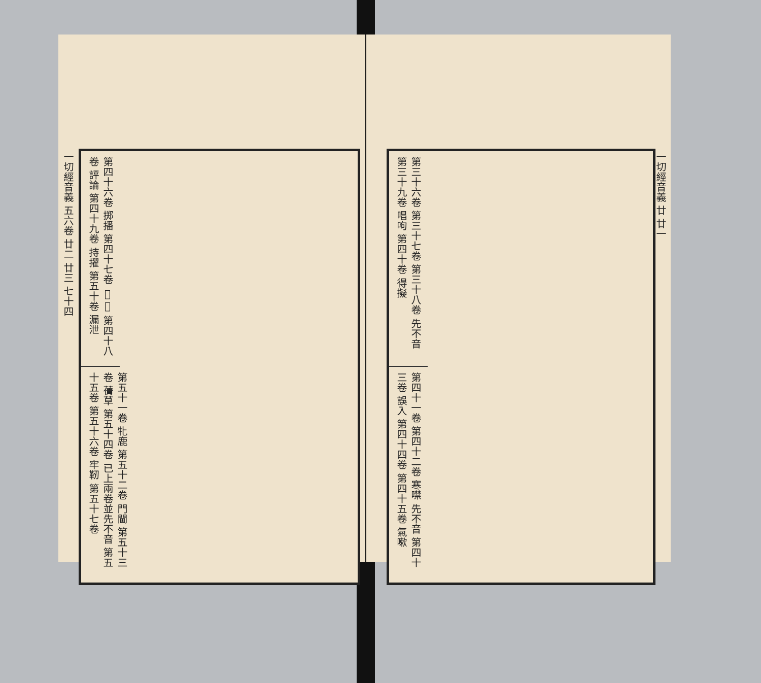第四十六卷 掷播 第四十七卷 𧋍蟲 第四十八卷 評論 第四十九卷 持擢 第五十卷 漏泄
第五十一卷 牝鹿 第五十二卷 門閫 第五十三卷 蒨草 第五十四卷 已上兩卷並先不音 第五十五卷 第五十六卷 牢靭 第五十七卷
一切經音義 五六卷 廿二 廿三 七十四
第三十六卷 第三十七卷 第三十八卷 先不音 第三十九卷 唱呴 第四十卷 得擬
第四十一卷 第四十二卷 寒噤 先不音 第四十三卷 誤入 第四十四卷 第四十五卷 氣嗽
一切經音義 廿 廿一